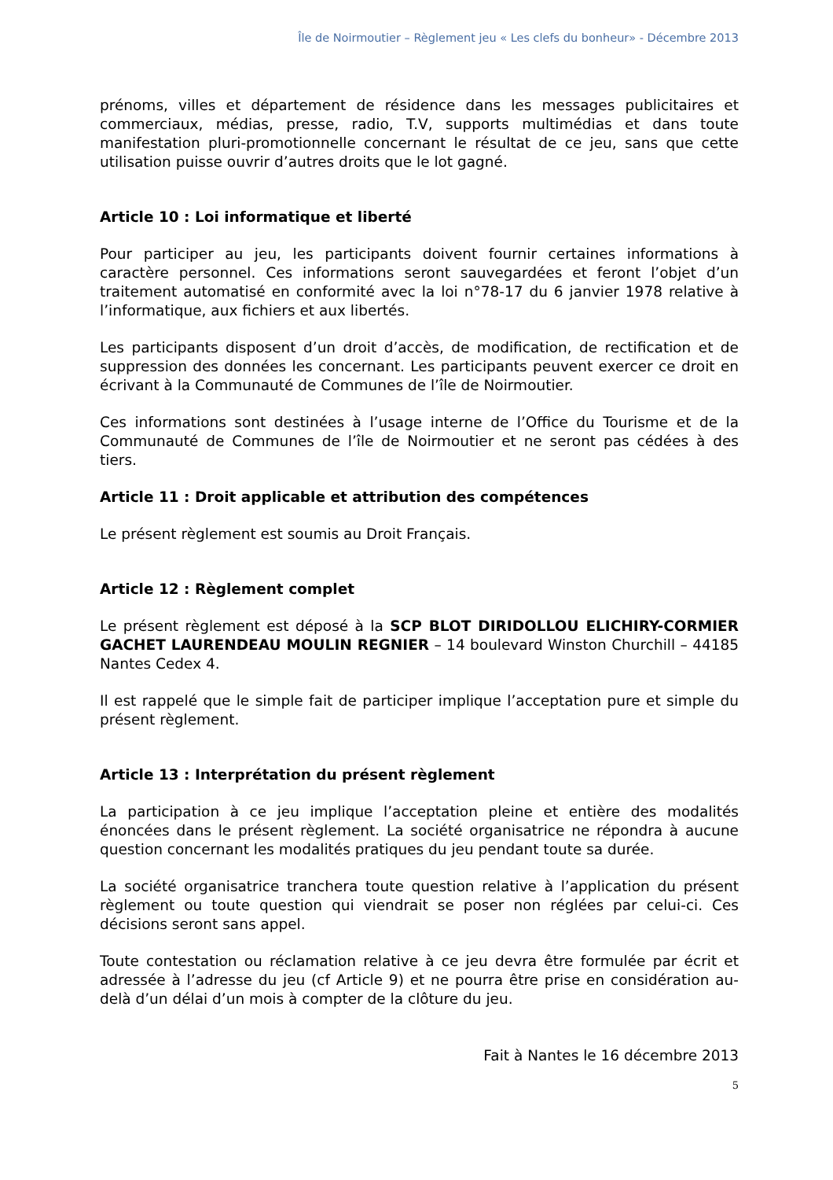Île de Noirmoutier – Règlement jeu « Les clefs du bonheur» - Décembre 2013
prénoms, villes et département de résidence dans les messages publicitaires et commerciaux, médias, presse, radio, T.V, supports multimédias et dans toute manifestation pluri-promotionnelle concernant le résultat de ce jeu, sans que cette utilisation puisse ouvrir d’autres droits que le lot gagné.
Article 10 : Loi informatique et liberté
Pour participer au jeu, les participants doivent fournir certaines informations à caractère personnel. Ces informations seront sauvegardées et feront l’objet d’un traitement automatisé en conformité avec la loi n°78-17 du 6 janvier 1978 relative à l’informatique, aux fichiers et aux libertés.
Les participants disposent d’un droit d’accès, de modification, de rectification et de suppression des données les concernant. Les participants peuvent exercer ce droit en écrivant à la Communauté de Communes de l’île de Noirmoutier.
Ces informations sont destinées à l’usage interne de l’Office du Tourisme et de la Communauté de Communes de l’île de Noirmoutier et ne seront pas cédées à des tiers.
Article 11 : Droit applicable et attribution des compétences
Le présent règlement est soumis au Droit Français.
Article 12 : Règlement complet
Le présent règlement est déposé à la SCP BLOT DIRIDOLLOU ELICHIRY-CORMIER GACHET LAURENDEAU MOULIN REGNIER – 14 boulevard Winston Churchill – 44185 Nantes Cedex 4.
Il est rappelé que le simple fait de participer implique l’acceptation pure et simple du présent règlement.
Article 13 : Interprétation du présent règlement
La participation à ce jeu implique l’acceptation pleine et entière des modalités énoncées dans le présent règlement. La société organisatrice ne répondra à aucune question concernant les modalités pratiques du jeu pendant toute sa durée.
La société organisatrice tranchera toute question relative à l’application du présent règlement ou toute question qui viendrait se poser non réglées par celui-ci. Ces décisions seront sans appel.
Toute contestation ou réclamation relative à ce jeu devra être formulée par écrit et adressée à l’adresse du jeu (cf Article 9) et ne pourra être prise en considération au-delà d’un délai d’un mois à compter de la clôture du jeu.
Fait à Nantes le 16 décembre 2013
5